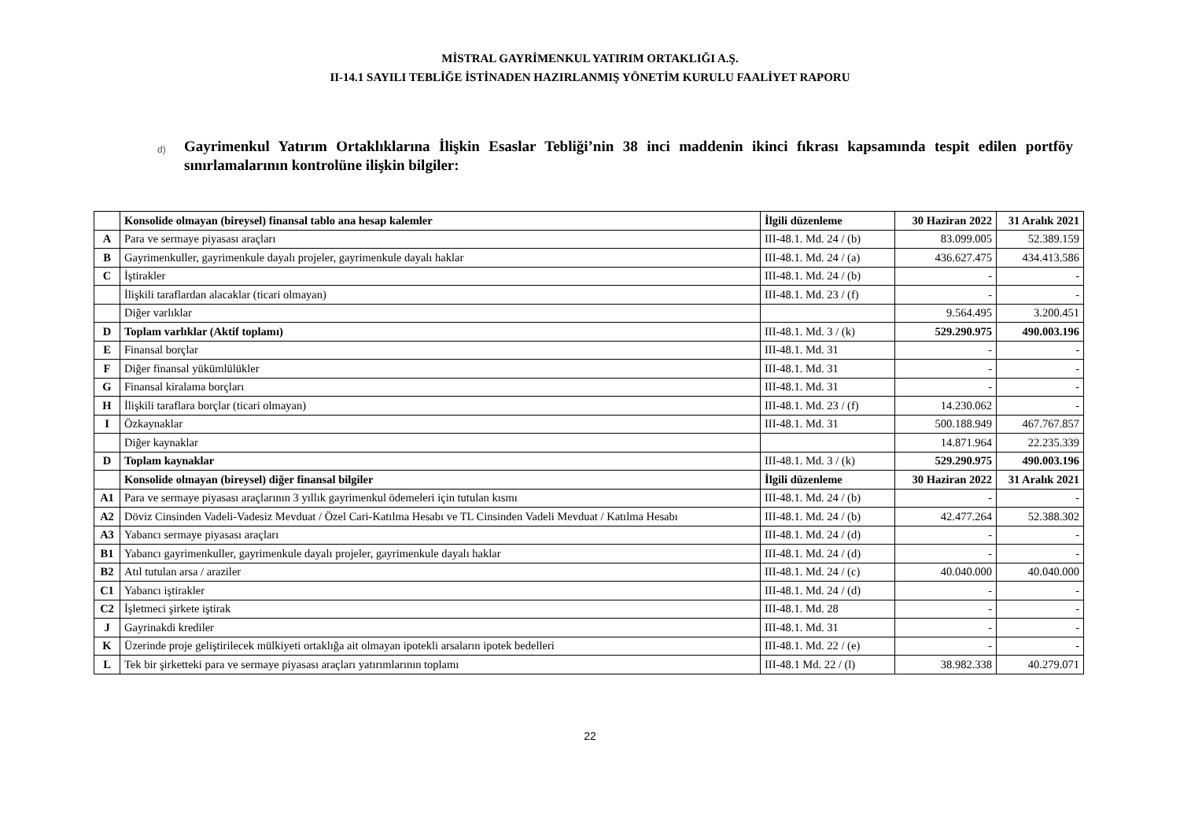MİSTRAL GAYRİMENKUL YATIRIM ORTAKLIĞI A.Ş.
II-14.1 SAYILI TEBLİĞE İSTİNADEN HAZIRLANMIŞ YÖNETİM KURULU FAALİYET RAPORU
d)
Gayrimenkul Yatırım Ortaklıklarına İlişkin Esaslar Tebliği’nin 38 inci maddenin ikinci fıkrası kapsamında tespit edilen portföy sınırlamalarının kontrolüne ilişkin bilgiler:
| | Konsolide olmayan (bireysel) finansal tablo ana hesap kalemler | İlgili düzenleme | 30 Haziran 2022 | 31 Aralık 2021 |
| --- | --- | --- | --- | --- |
| A | Para ve sermaye piyasası araçları | III-48.1. Md. 24 / (b) | 83.099.005 | 52.389.159 |
| B | Gayrimenkuller, gayrimenkule dayalı projeler, gayrimenkule dayalı haklar | III-48.1. Md. 24 / (a) | 436.627.475 | 434.413.586 |
| C | İştirakler | III-48.1. Md. 24 / (b) | - | - |
| | İlişkili taraflardan alacaklar (ticari olmayan) | III-48.1. Md. 23 / (f) | - | - |
| | Diğer varlıklar | | 9.564.495 | 3.200.451 |
| D | Toplam varlıklar (Aktif toplamı) | III-48.1. Md. 3 / (k) | 529.290.975 | 490.003.196 |
| E | Finansal borçlar | III-48.1. Md. 31 | - | - |
| F | Diğer finansal yükümlülükler | III-48.1. Md. 31 | - | - |
| G | Finansal kiralama borçları | III-48.1. Md. 31 | - | - |
| H | İlişkili taraflara borçlar (ticari olmayan) | III-48.1. Md. 23 / (f) | 14.230.062 | - |
| I | Özkaynaklar | III-48.1. Md. 31 | 500.188.949 | 467.767.857 |
| | Diğer kaynaklar | | 14.871.964 | 22.235.339 |
| D | Toplam kaynaklar | III-48.1. Md. 3 / (k) | 529.290.975 | 490.003.196 |
| | Konsolide olmayan (bireysel) diğer finansal bilgiler | İlgili düzenleme | 30 Haziran 2022 | 31 Aralık 2021 |
| A1 | Para ve sermaye piyasası araçlarının 3 yıllık gayrimenkul ödemeleri için tutulan kısmı | III-48.1. Md. 24 / (b) | - | - |
| A2 | Döviz Cinsinden Vadeli-Vadesiz Mevduat / Özel Cari-Katılma Hesabı ve TL Cinsinden Vadeli Mevduat / Katılma Hesabı | III-48.1. Md. 24 / (b) | 42.477.264 | 52.388.302 |
| A3 | Yabancı sermaye piyasası araçları | III-48.1. Md. 24 / (d) | - | - |
| B1 | Yabancı gayrimenkuller, gayrimenkule dayalı projeler, gayrimenkule dayalı haklar | III-48.1. Md. 24 / (d) | - | - |
| B2 | Atıl tutulan arsa / araziler | III-48.1. Md. 24 / (c) | 40.040.000 | 40.040.000 |
| C1 | Yabancı iştirakler | III-48.1. Md. 24 / (d) | - | - |
| C2 | İşletmeci şirkete iştirak | III-48.1. Md. 28 | - | - |
| J | Gayrinakdi krediler | III-48.1. Md. 31 | - | - |
| K | Üzerinde proje geliştirilecek mülkiyeti ortaklığa ait olmayan ipotekli arsaların ipotek bedelleri | III-48.1. Md. 22 / (e) | - | - |
| L | Tek bir şirketteki para ve sermaye piyasası araçları yatırımlarının toplamı | III-48.1 Md. 22 / (l) | 38.982.338 | 40.279.071 |
22